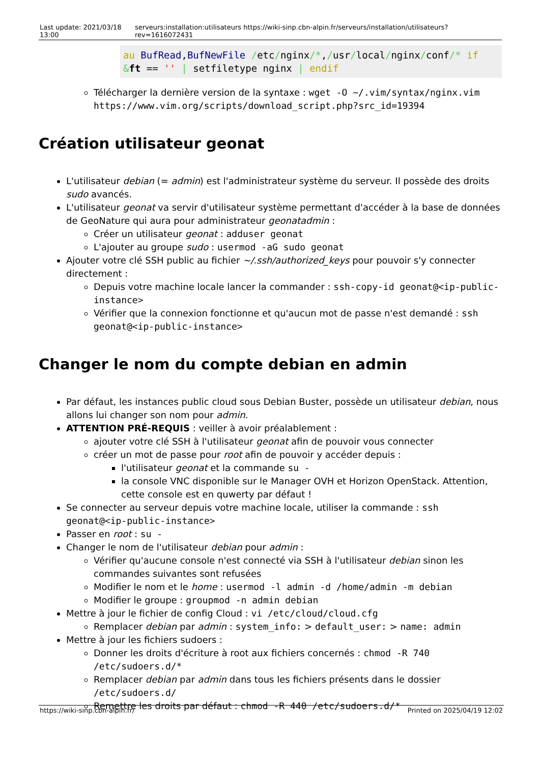| Last update: 2021/03/18 13:00 | serveurs:installation:utilisateurs https://wiki-sinp.cbn-alpin.fr/serveurs/installation/utilisateurs?rev=1616072431 |
au BufRead,BufNewFile /etc/nginx/*,/usr/local/nginx/conf/* if
&ft == '' | setfiletype nginx | endif
Télécharger la dernière version de la syntaxe : wget -O ~/.vim/syntax/nginx.vim https://www.vim.org/scripts/download_script.php?src_id=19394
Création utilisateur geonat
L'utilisateur debian (= admin) est l'administrateur système du serveur. Il possède des droits sudo avancés.
L'utilisateur geonat va servir d'utilisateur système permettant d'accéder à la base de données de GeoNature qui aura pour administrateur geonatadmin :
Créer un utilisateur geonat : adduser geonat
L'ajouter au groupe sudo : usermod -aG sudo geonat
Ajouter votre clé SSH public au fichier ~/.ssh/authorized_keys pour pouvoir s'y connecter directement :
Depuis votre machine locale lancer la commander : ssh-copy-id geonat@<ip-public-instance>
Vérifier que la connexion fonctionne et qu'aucun mot de passe n'est demandé : ssh geonat@<ip-public-instance>
Changer le nom du compte debian en admin
Par défaut, les instances public cloud sous Debian Buster, possède un utilisateur debian, nous allons lui changer son nom pour admin.
ATTENTION PRÉ-REQUIS : veiller à avoir préalablement :
ajouter votre clé SSH à l'utilisateur geonat afin de pouvoir vous connecter
créer un mot de passe pour root afin de pouvoir y accéder depuis :
l'utilisateur geonat et la commande su -
la console VNC disponible sur le Manager OVH et Horizon OpenStack. Attention, cette console est en quwerty par défaut !
Se connecter au serveur depuis votre machine locale, utiliser la commande : ssh geonat@<ip-public-instance>
Passer en root : su -
Changer le nom de l'utilisateur debian pour admin :
Vérifier qu'aucune console n'est connecté via SSH à l'utilisateur debian sinon les commandes suivantes sont refusées
Modifier le nom et le home : usermod -l admin -d /home/admin -m debian
Modifier le groupe : groupmod -n admin debian
Mettre à jour le fichier de config Cloud : vi /etc/cloud/cloud.cfg
Remplacer debian par admin : system_info: > default_user: > name: admin
Mettre à jour les fichiers sudoers :
Donner les droits d'écriture à root aux fichiers concernés : chmod -R 740 /etc/sudoers.d/*
Remplacer debian par admin dans tous les fichiers présents dans le dossier /etc/sudoers.d/
Remettre les droits par défaut : chmod -R 440 /etc/sudoers.d/*
https://wiki-sinp.cbn-alpin.fr/ Printed on 2025/04/19 12:02